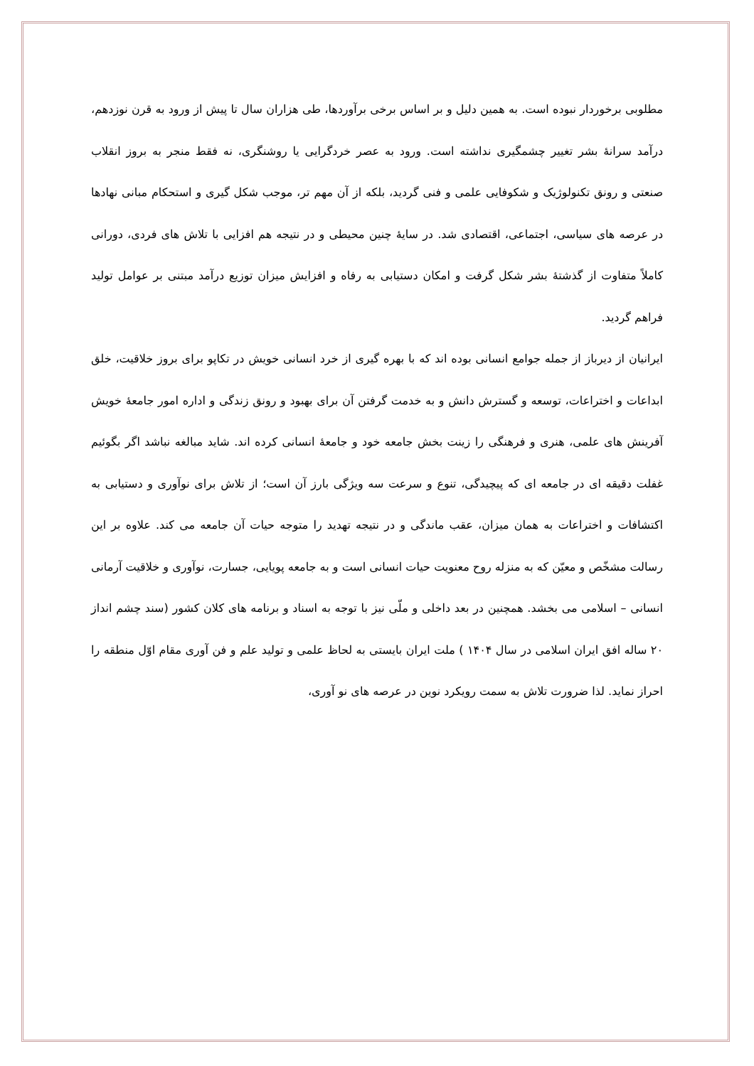مطلوبی برخوردار نبوده است. به همین دلیل و بر اساس برخی برآوردها، طی هزاران سال تا پیش از ورود به قرن نوزدهم، درآمد سرانهٔ بشر تغییر چشمگیری نداشته است. ورود به عصر خردگرایی یا روشنگری، نه فقط منجر به بروز انقلاب صنعتی و رونق تکنولوژیک و شکوفایی علمی و فنی گردید، بلکه از آن مهم تر، موجب شکل گیری و استحکام مبانی نهادها در عرصه های سیاسی، اجتماعی، اقتصادی شد. در سایهٔ چنین محیطی و در نتیجه هم افزایی با تلاش های فردی، دورانی کاملاً متفاوت از گذشتهٔ بشر شکل گرفت و امکان دستیابی به رفاه و افزایش میزان توزیع درآمد مبتنی بر عوامل تولید فراهم گردید.
ایرانیان از دیرباز از جمله جوامع انسانی بوده اند که با بهره گیری از خرد انسانی خویش در تکاپو برای بروز خلاقیت، خلق ابداعات و اختراعات، توسعه و گسترش دانش و به خدمت گرفتن آن برای بهبود و رونق زندگی و اداره امور جامعهٔ خویش آفرینش های علمی، هنری و فرهنگی را زینت بخش جامعه خود و جامعهٔ انسانی کرده اند. شاید مبالغه نباشد اگر بگوئیم غفلت دقیقه ای در جامعه ای که پیچیدگی، تنوع و سرعت سه ویژگی بارز آن است؛ از تلاش برای نوآوری و دستیابی به اکتشافات و اختراعات به همان میزان، عقب ماندگی و در نتیجه تهدید را متوجه حیات آن جامعه می کند. علاوه بر این رسالت مشخّص و معیّن که به منزله روح معنویت حیات انسانی است و به جامعه پویایی، جسارت، نوآوری و خلاقیت آرمانی انسانی – اسلامی می بخشد. همچنین در بعد داخلی و ملّی نیز با توجه به اسناد و برنامه های کلان کشور (سند چشم انداز ۲۰ ساله افق ایران اسلامی در سال ۱۴۰۴ ) ملت ایران بایستی به لحاظ علمی و تولید علم و فن آوری مقام اوّل منطقه را احراز نماید. لذا ضرورت تلاش به سمت رویکرد نوین در عرصه های نو آوری،